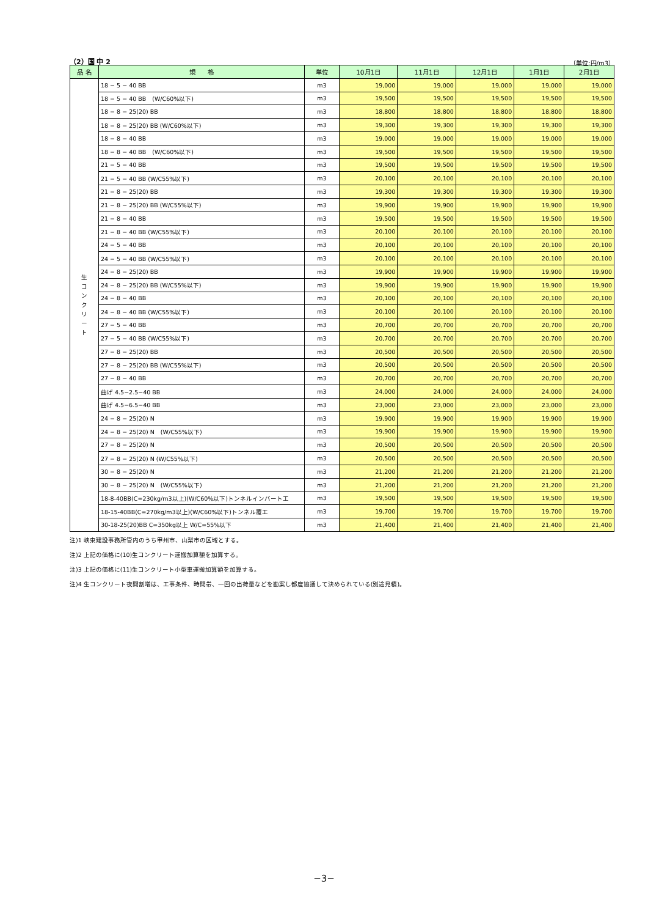（2）国 中 2 （単位:円/m3）
| 品 名 | 規 格 | 単位 | 10月1日 | 11月1日 | 12月1日 | 1月1日 | 2月1日 |
| --- | --- | --- | --- | --- | --- | --- | --- |
| 生 コ ン ク リ ー ト | 18 − 5 − 40 BB | m3 | 19,000 | 19,000 | 19,000 | 19,000 | 19,000 |
| | 18 − 5 − 40 BB (W/C60%以下) | m3 | 19,500 | 19,500 | 19,500 | 19,500 | 19,500 |
| | 18 − 8 − 25(20) BB | m3 | 18,800 | 18,800 | 18,800 | 18,800 | 18,800 |
| | 18 − 8 − 25(20) BB (W/C60%以下) | m3 | 19,300 | 19,300 | 19,300 | 19,300 | 19,300 |
| | 18 − 8 − 40 BB | m3 | 19,000 | 19,000 | 19,000 | 19,000 | 19,000 |
| | 18 − 8 − 40 BB (W/C60%以下) | m3 | 19,500 | 19,500 | 19,500 | 19,500 | 19,500 |
| | 21 − 5 − 40 BB | m3 | 19,500 | 19,500 | 19,500 | 19,500 | 19,500 |
| | 21 − 5 − 40 BB (W/C55%以下) | m3 | 20,100 | 20,100 | 20,100 | 20,100 | 20,100 |
| | 21 − 8 − 25(20) BB | m3 | 19,300 | 19,300 | 19,300 | 19,300 | 19,300 |
| | 21 − 8 − 25(20) BB (W/C55%以下) | m3 | 19,900 | 19,900 | 19,900 | 19,900 | 19,900 |
| | 21 − 8 − 40 BB | m3 | 19,500 | 19,500 | 19,500 | 19,500 | 19,500 |
| | 21 − 8 − 40 BB (W/C55%以下) | m3 | 20,100 | 20,100 | 20,100 | 20,100 | 20,100 |
| | 24 − 5 − 40 BB | m3 | 20,100 | 20,100 | 20,100 | 20,100 | 20,100 |
| | 24 − 5 − 40 BB (W/C55%以下) | m3 | 20,100 | 20,100 | 20,100 | 20,100 | 20,100 |
| | 24 − 8 − 25(20) BB | m3 | 19,900 | 19,900 | 19,900 | 19,900 | 19,900 |
| | 24 − 8 − 25(20) BB (W/C55%以下) | m3 | 19,900 | 19,900 | 19,900 | 19,900 | 19,900 |
| | 24 − 8 − 40 BB | m3 | 20,100 | 20,100 | 20,100 | 20,100 | 20,100 |
| | 24 − 8 − 40 BB (W/C55%以下) | m3 | 20,100 | 20,100 | 20,100 | 20,100 | 20,100 |
| | 27 − 5 − 40 BB | m3 | 20,700 | 20,700 | 20,700 | 20,700 | 20,700 |
| | 27 − 5 − 40 BB (W/C55%以下) | m3 | 20,700 | 20,700 | 20,700 | 20,700 | 20,700 |
| | 27 − 8 − 25(20) BB | m3 | 20,500 | 20,500 | 20,500 | 20,500 | 20,500 |
| | 27 − 8 − 25(20) BB (W/C55%以下) | m3 | 20,500 | 20,500 | 20,500 | 20,500 | 20,500 |
| | 27 − 8 − 40 BB | m3 | 20,700 | 20,700 | 20,700 | 20,700 | 20,700 |
| | 曲げ 4.5−2.5−40 BB | m3 | 24,000 | 24,000 | 24,000 | 24,000 | 24,000 |
| | 曲げ 4.5−6.5−40 BB | m3 | 23,000 | 23,000 | 23,000 | 23,000 | 23,000 |
| | 24 − 8 − 25(20) N | m3 | 19,900 | 19,900 | 19,900 | 19,900 | 19,900 |
| | 24 − 8 − 25(20) N (W/C55%以下) | m3 | 19,900 | 19,900 | 19,900 | 19,900 | 19,900 |
| | 27 − 8 − 25(20) N | m3 | 20,500 | 20,500 | 20,500 | 20,500 | 20,500 |
| | 27 − 8 − 25(20) N (W/C55%以下) | m3 | 20,500 | 20,500 | 20,500 | 20,500 | 20,500 |
| | 30 − 8 − 25(20) N | m3 | 21,200 | 21,200 | 21,200 | 21,200 | 21,200 |
| | 30 − 8 − 25(20) N (W/C55%以下) | m3 | 21,200 | 21,200 | 21,200 | 21,200 | 21,200 |
| | 18-8-40BB(C=230kg/m3以上)(W/C60%以下)トンネルインバート工 | m3 | 19,500 | 19,500 | 19,500 | 19,500 | 19,500 |
| | 18-15-40BB(C=270kg/m3以上)(W/C60%以下)トンネル覆工 | m3 | 19,700 | 19,700 | 19,700 | 19,700 | 19,700 |
| | 30-18-25(20)BB C=350kg以上 W/C=55%以下 | m3 | 21,400 | 21,400 | 21,400 | 21,400 | 21,400 |
注)1 峡東建設事務所管内のうち甲州市、山梨市の区域とする。
注)2 上記の価格に(10)生コンクリート運搬加算額を加算する。
注)3 上記の価格に(11)生コンクリート小型車運搬加算額を加算する。
注)4 生コンクリート夜間割増は、工事条件、時間帯、一回の出荷量などを勘案し都度協議して決められている(別途見積)。
−3−